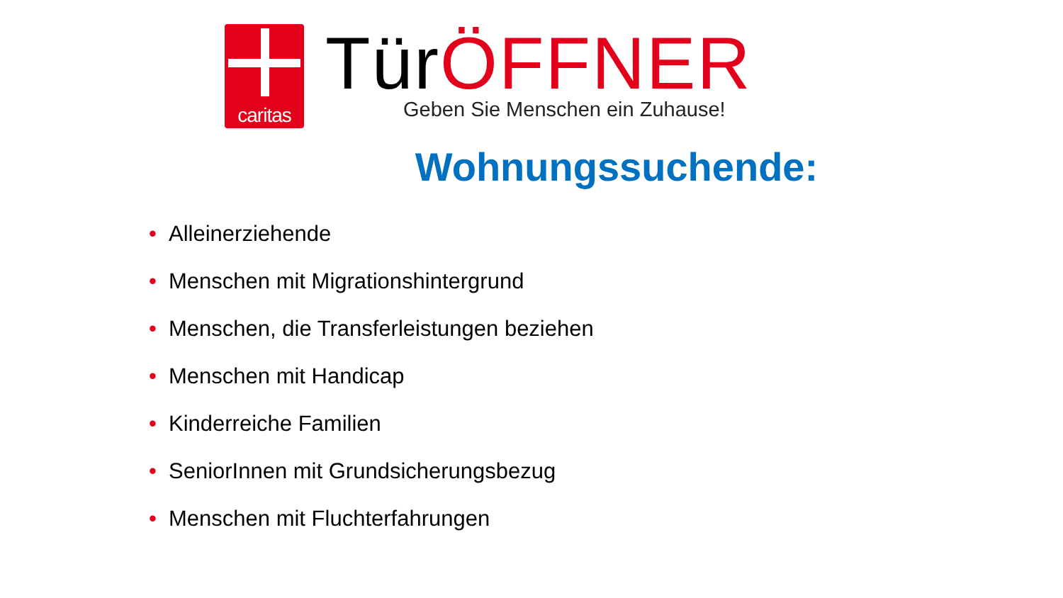caritas
Tür ÖFFNER
Geben Sie Menschen ein Zuhause!
Wohnungssuchende:
• Alleinerziehende
• Menschen mit Migrationshintergrund
• Menschen, die Transferleistungen beziehen
• Menschen mit Handicap
• Kinderreiche Familien
• SeniorInnen mit Grundsicherungsbezug
• Menschen mit Fluchterfahrungen